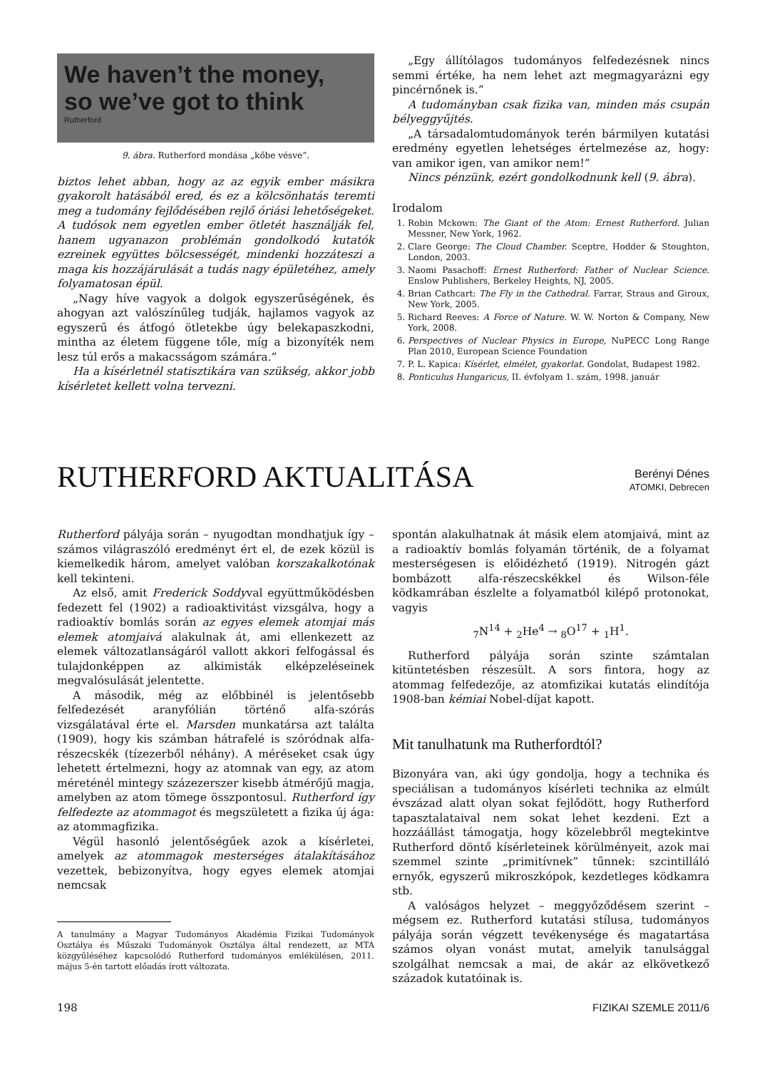We haven’t the money,
so we’ve got to think
Rutherford
9. ábra. Rutherford mondása „kőbe vésve”.
biztos lehet abban, hogy az az egyik ember másikra gyakorolt hatásából ered, és ez a kölcsönhatás teremti meg a tudomány fejlődésében rejlő óriási lehetőségeket. A tudósok nem egyetlen ember ötletét használják fel, hanem ugyanazon problémán gondolkodó kutatók ezreinek együttes bölcsességét, mindenki hozzáteszi a maga kis hozzájárulását a tudás nagy épületéhez, amely folyamatosan épül.
„Nagy híve vagyok a dolgok egyszerűségének, és ahogyan azt valószínűleg tudják, hajlamos vagyok az egyszerű és átfogó ötletekbe úgy belekapaszkodni, mintha az életem függene tőle, míg a bizonyíték nem lesz túl erős a makacsságom számára.”
Ha a kísérletnél statisztikára van szükség, akkor jobb kísérletet kellett volna tervezni.
„Egy állítólagos tudományos felfedezésnek nincs semmi értéke, ha nem lehet azt megmagyarázni egy pincérnőnek is.”
A tudományban csak fizika van, minden más csupán bélyeggyűjtés.
„A társadalomtudományok terén bármilyen kutatási eredmény egyetlen lehetséges értelmezése az, hogy: van amikor igen, van amikor nem!”
Nincs pénzünk, ezért gondolkodnunk kell (9. ábra).
Irodalom
1. Robin Mckown: The Giant of the Atom: Ernest Rutherford. Julian Messner, New York, 1962.
2. Clare George: The Cloud Chamber. Sceptre, Hodder & Stoughton, London, 2003.
3. Naomi Pasachoff: Ernest Rutherford: Father of Nuclear Science. Enslow Publishers, Berkeley Heights, NJ, 2005.
4. Brian Cathcart: The Fly in the Cathedral. Farrar, Straus and Giroux, New York, 2005.
5. Richard Reeves: A Force of Nature. W. W. Norton & Company, New York, 2008.
6. Perspectives of Nuclear Physics in Europe, NuPECC Long Range Plan 2010, European Science Foundation
7. P. L. Kapica: Kísérlet, elmélet, gyakorlat. Gondolat, Budapest 1982.
8. Ponticulus Hungaricus, II. évfolyam 1. szám, 1998. január
RUTHERFORD AKTUALITÁSA
Berényi Dénes
ATOMKI, Debrecen
Rutherford pályája során – nyugodtan mondhatjuk így – számos világraszóló eredményt ért el, de ezek közül is kiemelkedik három, amelyet valóban korszakalkotónak kell tekinteni.
Az első, amit Frederick Soddyval együttműködésben fedezett fel (1902) a radioaktivitást vizsgálva, hogy a radioaktív bomlás során az egyes elemek atomjai más elemek atomjaivá alakulnak át, ami ellenkezett az elemek változatlanságáról vallott akkori felfogással és tulajdonképpen az alkimisták elképzeléseinek megvalósulását jelentette.
A második, még az előbbinél is jelentősebb felfedezését aranyfólián történő alfa-szórás vizsgálatával érte el. Marsden munkatársa azt találta (1909), hogy kis számban hátrafelé is szóródnak alfa-részecskék (tízezerből néhány). A méréseket csak úgy lehetett értelmezni, hogy az atomnak van egy, az atom méreténél mintegy százezerszer kisebb átmérőjű magja, amelyben az atom tömege összpontosul. Rutherford így felfedezte az atommagot és megszületett a fizika új ága: az atommagfizika.
Végül hasonló jelentőségűek azok a kísérletei, amelyek az atommagok mesterséges átalakításához vezettek, bebizonyítva, hogy egyes elemek atomjai nemcsak
A tanulmány a Magyar Tudományos Akadémia Fizikai Tudományok Osztálya és Műszaki Tudományok Osztálya által rendezett, az MTA közgyűléséhez kapcsolódó Rutherford tudományos emlékülésen, 2011. május 5-én tartott előadás írott változata.
spontán alakulhatnak át másik elem atomjaivá, mint az a radioaktív bomlás folyamán történik, de a folyamat mesterségesen is előidézhető (1919). Nitrogén gázt bombázott alfa-részecskékkel és Wilson-féle ködkamrában észlelte a folyamatból kilépő protonokat, vagyis
<sub>7</sub>N<sup>14</sup> + <sub>2</sub>He<sup>4</sup> → <sub>8</sub>O<sup>17</sup> + <sub>1</sub>H<sup>1</sup>.
Rutherford pályája során szinte számtalan kitüntetésben részesült. A sors fintora, hogy az atommag felfedezője, az atomfizikai kutatás elindítója 1908-ban kémiai Nobel-díjat kapott.
Mit tanulhatunk ma Rutherfordtól?
Bizonyára van, aki úgy gondolja, hogy a technika és speciálisan a tudományos kísérleti technika az elmúlt évszázad alatt olyan sokat fejlődött, hogy Rutherford tapasztalataival nem sokat lehet kezdeni. Ezt a hozzáállást támogatja, hogy közelebbről megtekintve Rutherford döntő kísérleteinek körülményeit, azok mai szemmel szinte „primitívnek” tűnnek: szcintilláló ernyők, egyszerű mikroszkópok, kezdetleges ködkamra stb.
A valóságos helyzet – meggyőződésem szerint – mégsem ez. Rutherford kutatási stílusa, tudományos pályája során végzett tevékenysége és magatartása számos olyan vonást mutat, amelyik tanulsággal szolgálhat nemcsak a mai, de akár az elkövetkező századok kutatóinak is.
198 FIZIKAI SZEMLE 2011/6